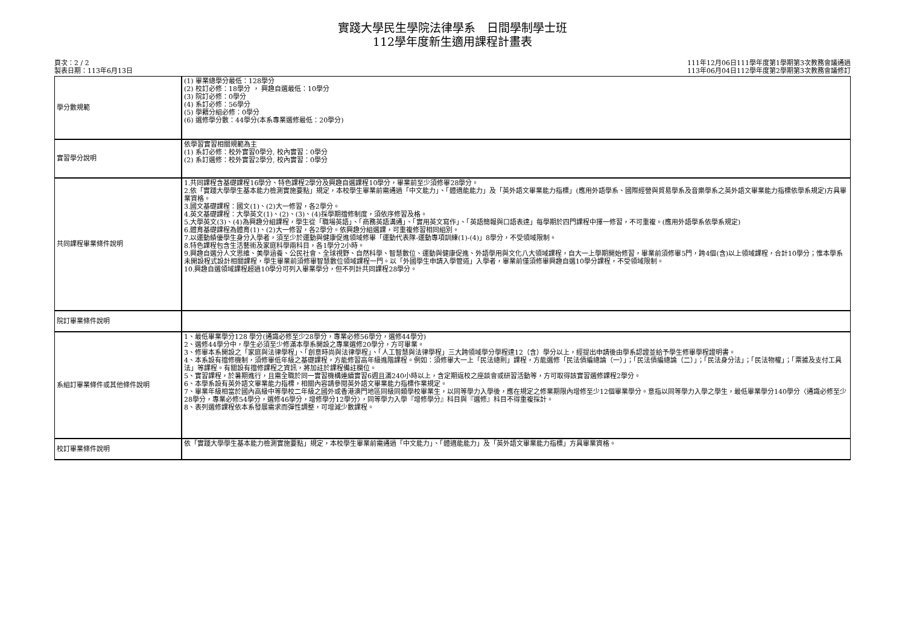實踐大學民生學院法律學系　日間學制學士班
112學年度新生適用課程計畫表
頁次：2 / 2
製表日期：113年6月13日
111年12月06日111學年度第1學期第3次教務會議通過
113年06月04日112學年度第2學期第3次教務會議修訂
| 學分數規範 | (1) 畢業總學分最低：128學分 (2) 校訂必修：18學分 ， 興趣自選最低：10學分 (3) 院訂必修：0學分 (4) 系訂必修：56學分 (5) 學籍分組必修：0學分 (6) 選修學分數：44學分(本系專業選修最低：20學分) |
| 實習學分說明 | 依學習實習相關規範為主 (1) 系訂必修：校外實習0學分, 校內實習：0學分 (2) 系訂選修：校外實習2學分, 校內實習：0學分 |
| 共同課程畢業條件說明 | 1.共同課程含基礎課程16學分、特色課程2學分及興趣自選課程10學分，畢業前至少須修畢28學分。 2.依「實踐大學學生基本能力檢測實施要點」規定，本校學生畢業前需通過「中文能力」、「體適能能力」及「英外語文畢業能力指標」(應用外語學系、國際經營與貿易學系及音樂學系之英外語文畢業能力指標依學系規定)方具畢業資格。 3.國文基礎課程：國文(1)、(2)大一修習，各2學分。 4.英文基礎課程：大學英文(1)、(2)、(3)、(4)採學期擋修制度，須依序修習及格。 5.大學英文(3)、(4)為興趣分組課程，學生從「職場英語」、「商務英語溝通」、「實用英文寫作」、「英語簡報與口語表達」每學期於四門課程中擇一修習，不可重複。(應用外語學系依學系規定) 6.體育基礎課程為體育(1)、(2)大一修習，各2學分。依興趣分組選課，可重複修習相同組別。 7.以運動績優學生身分入學者，須至少於運動與健康促進領域修畢「運動代表隊-運動專項訓練(1)-(4)」8學分，不受領域限制。 8.特色課程包含生活藝術及家庭科學兩科目，各1學分2小時。 9.興趣自選分人文思維、美學涵養、公民社會、全球視野、自然科學、智慧數位、運動與健康促進、外語學用與文化八大領域課程，自大一上學期開始修習，畢業前須修畢5門，跨4個(含)以上領域課程，合計10學分；惟本學系未開設程式設計相關課程，學生畢業前須修畢智慧數位領域課程一門。以「外國學生申請入學管道」入學者，畢業前僅須修畢興趣自選10學分課程，不受領域限制。 10.興趣自選領域課程超過10學分可列入畢業學分，但不列計共同課程28學分。 |
| 院訂畢業條件說明 | |
| 系組訂畢業條件或其他條件說明 | 1、最低畢業學分128 學分(通識必修至少28學分，專業必修56學分，選修44學分) 2、選修44學分中，學生必須至少修滿本學系開設之專業選修20學分，方可畢業。 3、修畢本系開設之「家庭與法律學程」、「創意時尚與法律學程」、「人工智慧與法律學程」三大跨領域學分學程達12（含）學分以上，經提出申請後由學系認證並給予學生修畢學程證明書。 4、本系設有擋修機制，須修畢低年級之基礎課程，方能修習高年級進階課程。例如：須修畢大一上「民法總則」課程，方能選修「民法債編總論（一）」；「民法債編總論（二）」；「民法身分法」；「民法物權」；「票據及支付工具法」等課程。有關設有擋修課程之資訊，將加註於課程備註欄位。 5、實習課程，於暑期進行，且需全職於同一實習機構連續實習6週且滿240小時以上，含定期返校之座談會或研習活動等，方可取得該實習選修課程2學分。 6、本學系設有英外語文畢業能力指標，相關內容請參閱英外語文畢業能力指標作業規定。 7、畢業年級相當於國內高級中等學校二年級之國外或香港澳門地區同級同類學校畢業生，以同等學力入學後，應在規定之修業期限內增修至少12個畢業學分。意指以同等學力入學之學生，最低畢業學分140學分〈通識必修至少28學分，專業必修54學分，選修46學分，增修學分12學分〉，同等學力入學『增修學分』科目與『選修』科目不得重複採計。 8、表列選修課程依本系發展需求而彈性調整，可增減少數課程。 |
| 校訂畢業條件說明 | 依「實踐大學學生基本能力檢測實施要點」規定，本校學生畢業前需通過「中文能力」、「體適能能力」及「英外語文畢業能力指標」方具畢業資格。 |